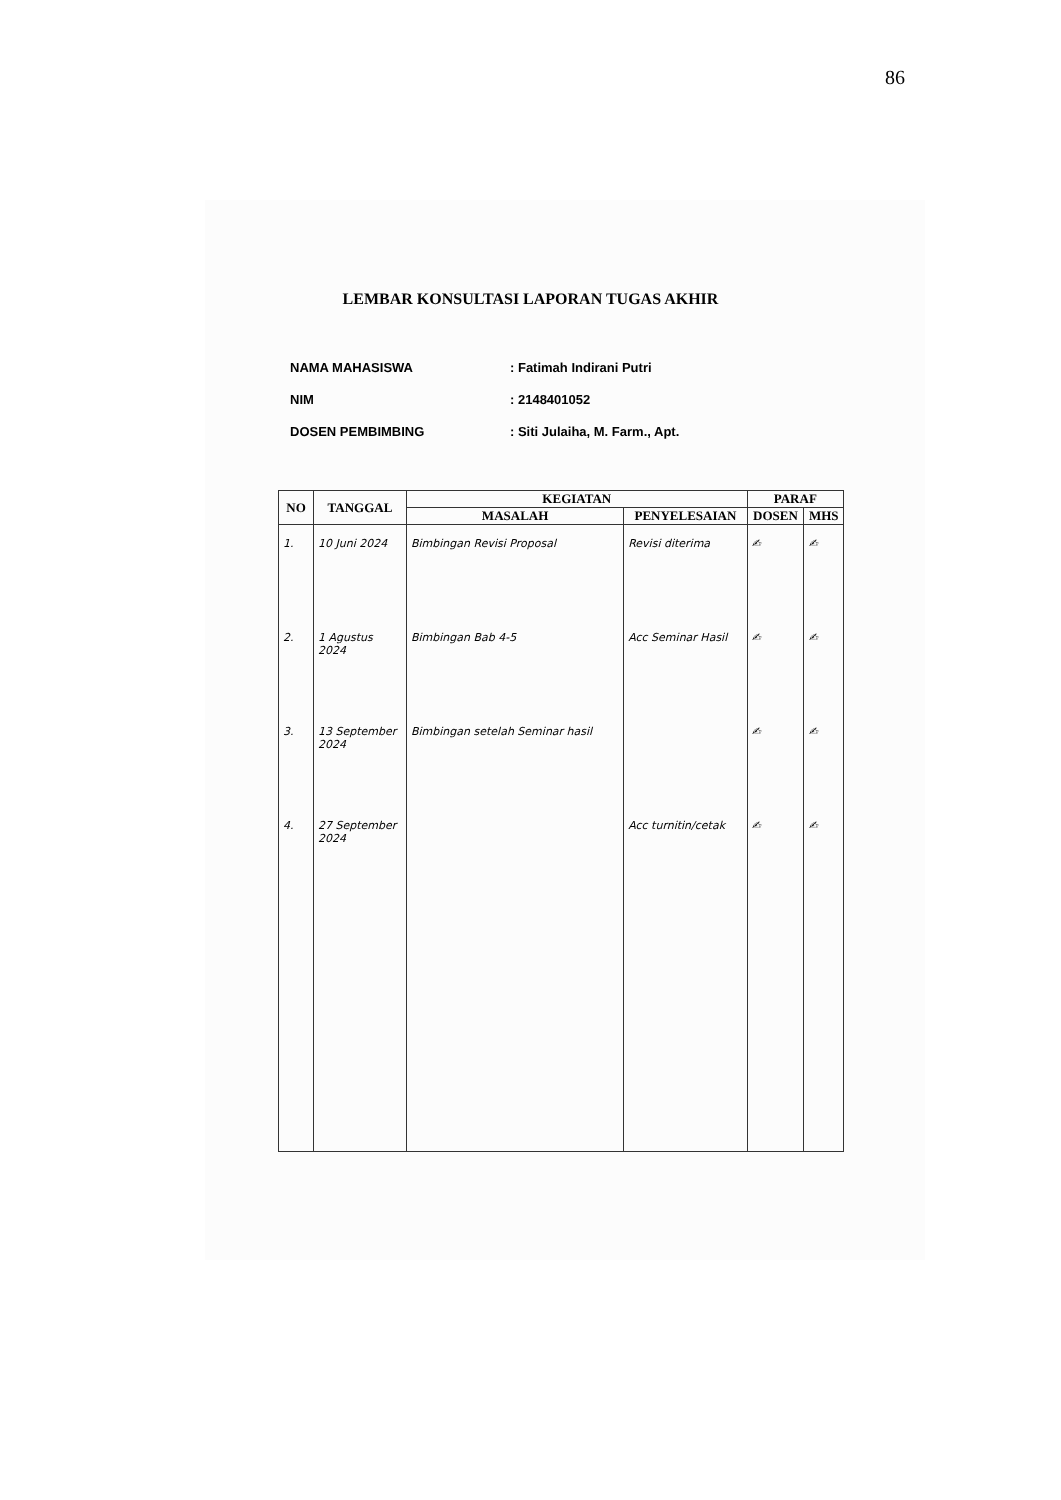86
LEMBAR KONSULTASI LAPORAN TUGAS AKHIR
NAMA MAHASISWA: Fatimah Indirani Putri
NIM: 2148401052
DOSEN PEMBIMBING: Siti Julaiha, M. Farm., Apt.
| NO | TANGGAL | KEGIATAN | | PARAF | |
| --- | --- | --- | --- | --- | --- |
| | | MASALAH | PENYELESAIAN | DOSEN | MHS |
| 1. | 10 Juni 2024 | Bimbingan Revisi Proposal | Revisi diterima | ✍ | ✍ |
| 2. | 1 Agustus 2024 | Bimbingan Bab 4-5 | Acc Seminar Hasil | ✍ | ✍ |
| 3. | 13 September 2024 | Bimbingan setelah Seminar hasil | | ✍ | ✍ |
| 4. | 27 September 2024 | | Acc turnitin/cetak | ✍ | ✍ |